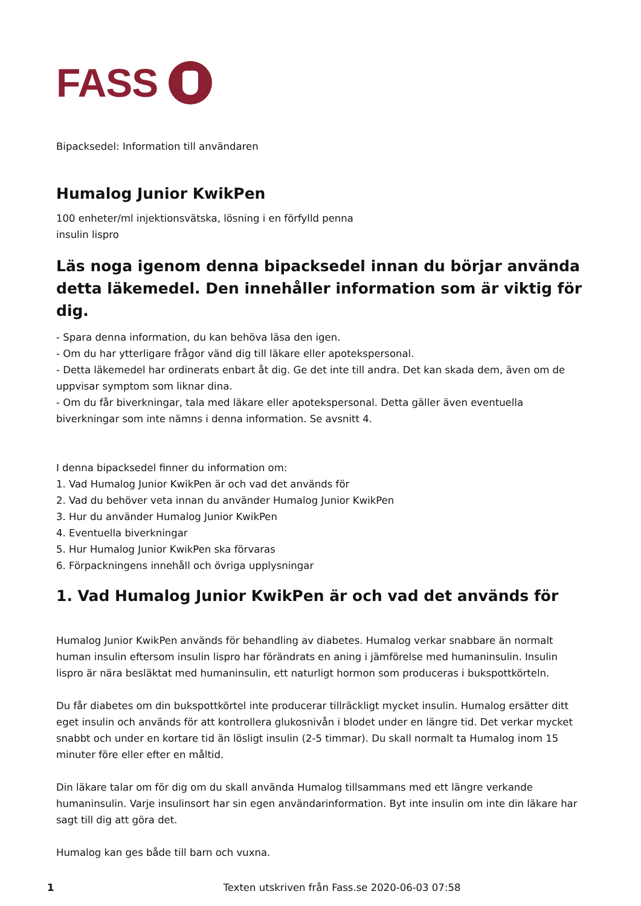FASS
Bipacksedel: Information till användaren
Humalog Junior KwikPen
100 enheter/ml injektionsvätska, lösning i en förfylld penna
insulin lispro
Läs noga igenom denna bipacksedel innan du börjar använda detta läkemedel. Den innehåller information som är viktig för dig.
- Spara denna information, du kan behöva läsa den igen.
- Om du har ytterligare frågor vänd dig till läkare eller apotekspersonal.
- Detta läkemedel har ordinerats enbart åt dig. Ge det inte till andra. Det kan skada dem, även om de uppvisar symptom som liknar dina.
- Om du får biverkningar, tala med läkare eller apotekspersonal. Detta gäller även eventuella biverkningar som inte nämns i denna information. Se avsnitt 4.
I denna bipacksedel finner du information om:
1. Vad Humalog Junior KwikPen är och vad det används för
2. Vad du behöver veta innan du använder Humalog Junior KwikPen
3. Hur du använder Humalog Junior KwikPen
4. Eventuella biverkningar
5. Hur Humalog Junior KwikPen ska förvaras
6. Förpackningens innehåll och övriga upplysningar
1. Vad Humalog Junior KwikPen är och vad det används för
Humalog Junior KwikPen används för behandling av diabetes. Humalog verkar snabbare än normalt human insulin eftersom insulin lispro har förändrats en aning i jämförelse med humaninsulin. Insulin lispro är nära besläktat med humaninsulin, ett naturligt hormon som produceras i bukspottkörteln.
Du får diabetes om din bukspottkörtel inte producerar tillräckligt mycket insulin. Humalog ersätter ditt eget insulin och används för att kontrollera glukosnivån i blodet under en längre tid. Det verkar mycket snabbt och under en kortare tid än lösligt insulin (2-5 timmar). Du skall normalt ta Humalog inom 15 minuter före eller efter en måltid.
Din läkare talar om för dig om du skall använda Humalog tillsammans med ett längre verkande humaninsulin. Varje insulinsort har sin egen användarinformation. Byt inte insulin om inte din läkare har sagt till dig att göra det.
Humalog kan ges både till barn och vuxna.
1 Texten utskriven från Fass.se 2020-06-03 07:58